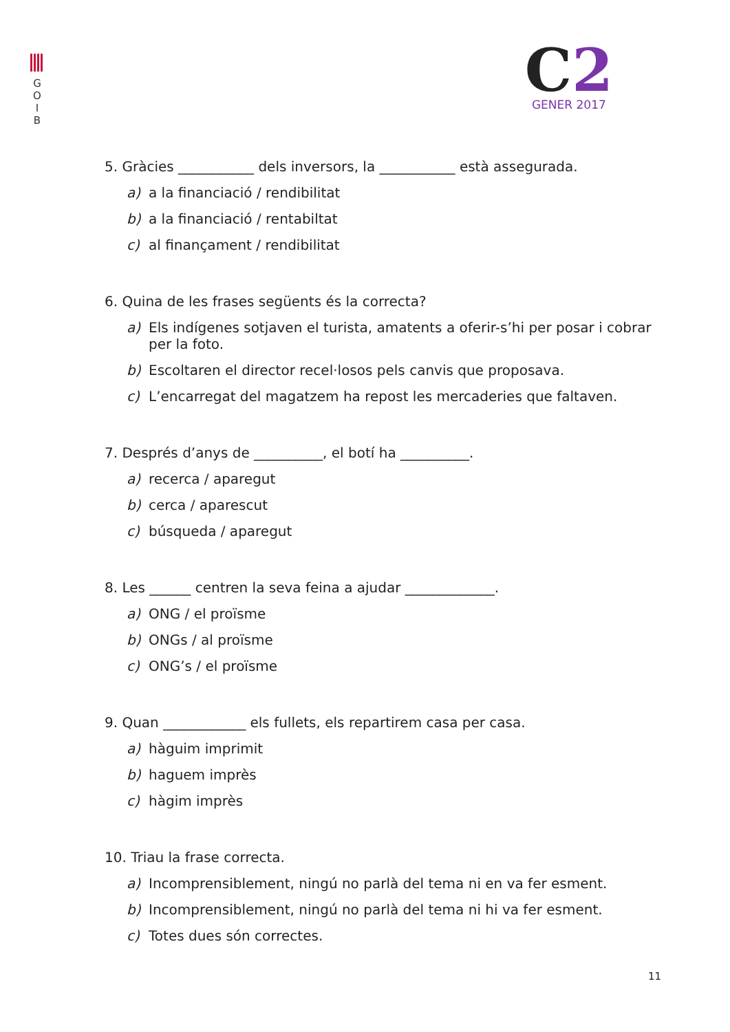G
O
I
B
C2
GENER 2017
5. Gràcies ___________ dels inversors, la ___________ està assegurada.
a) a la financiació / rendibilitat
b) a la financiació / rentabiltat
c) al finançament / rendibilitat
6. Quina de les frases següents és la correcta?
a) Els indígenes sotjaven el turista, amatents a oferir-s’hi per posar i cobrar per la foto.
b) Escoltaren el director recel·losos pels canvis que proposava.
c) L’encarregat del magatzem ha repost les mercaderies que faltaven.
7. Després d’anys de __________, el botí ha __________.
a) recerca / aparegut
b) cerca / aparescut
c) búsqueda / aparegut
8. Les ______ centren la seva feina a ajudar _____________.
a) ONG / el proïsme
b) ONGs / al proïsme
c) ONG’s / el proïsme
9. Quan ____________ els fullets, els repartirem casa per casa.
a) hàguim imprimit
b) haguem imprès
c) hàgim imprès
10. Triau la frase correcta.
a) Incomprensiblement, ningú no parlà del tema ni en va fer esment.
b) Incomprensiblement, ningú no parlà del tema ni hi va fer esment.
c) Totes dues són correctes.
11